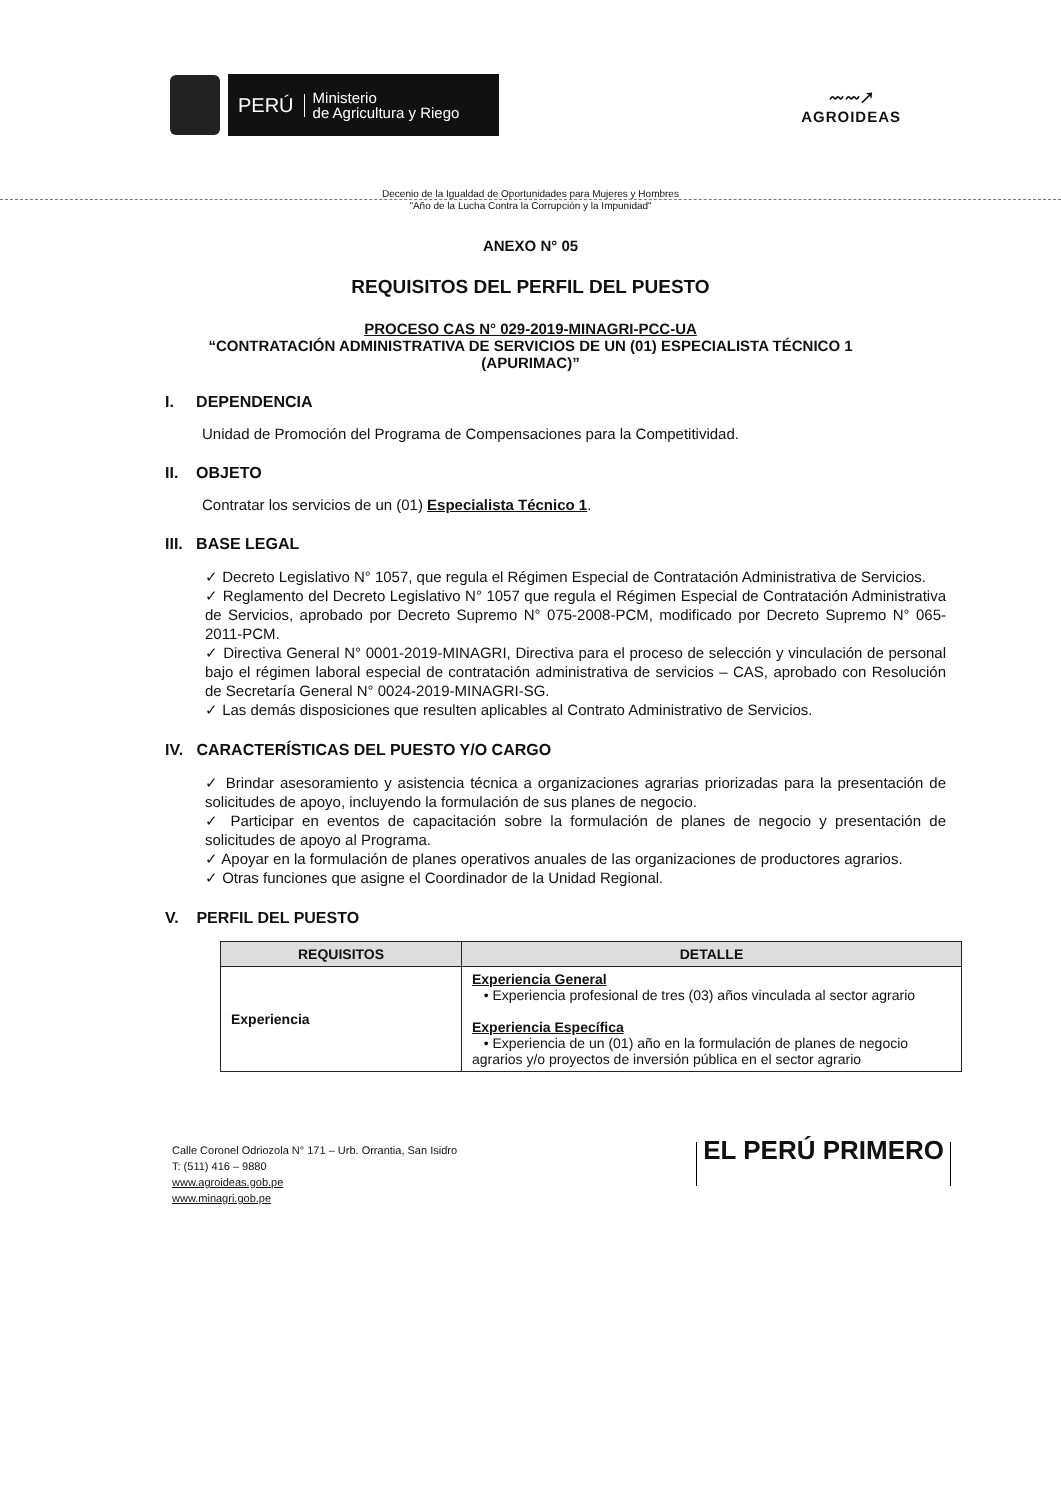PERÚ Ministerio
de Agricultura y Riego
〰〰↗
AGROIDEAS
Decenio de la Igualdad de Oportunidades para Mujeres y Hombres
"Año de la Lucha Contra la Corrupción y la Impunidad"
ANEXO N° 05
REQUISITOS DEL PERFIL DEL PUESTO
PROCESO CAS N° 029-2019-MINAGRI-PCC-UA
“CONTRATACIÓN ADMINISTRATIVA DE SERVICIOS DE UN (01) ESPECIALISTA TÉCNICO 1
(APURIMAC)”
I. DEPENDENCIA
Unidad de Promoción del Programa de Compensaciones para la Competitividad.
II. OBJETO
Contratar los servicios de un (01) Especialista Técnico 1.
III. BASE LEGAL
✓ Decreto Legislativo N° 1057, que regula el Régimen Especial de Contratación Administrativa de Servicios.
✓ Reglamento del Decreto Legislativo N° 1057 que regula el Régimen Especial de Contratación Administrativa de Servicios, aprobado por Decreto Supremo N° 075-2008-PCM, modificado por Decreto Supremo N° 065-2011-PCM.
✓ Directiva General N° 0001-2019-MINAGRI, Directiva para el proceso de selección y vinculación de personal bajo el régimen laboral especial de contratación administrativa de servicios – CAS, aprobado con Resolución de Secretaría General N° 0024-2019-MINAGRI-SG.
✓ Las demás disposiciones que resulten aplicables al Contrato Administrativo de Servicios.
IV. CARACTERÍSTICAS DEL PUESTO Y/O CARGO
✓ Brindar asesoramiento y asistencia técnica a organizaciones agrarias priorizadas para la presentación de solicitudes de apoyo, incluyendo la formulación de sus planes de negocio.
✓ Participar en eventos de capacitación sobre la formulación de planes de negocio y presentación de solicitudes de apoyo al Programa.
✓ Apoyar en la formulación de planes operativos anuales de las organizaciones de productores agrarios.
✓ Otras funciones que asigne el Coordinador de la Unidad Regional.
V. PERFIL DEL PUESTO
| REQUISITOS | DETALLE |
| --- | --- |
| Experiencia | Experiencia General • Experiencia profesional de tres (03) años vinculada al sector agrario Experiencia Específica • Experiencia de un (01) año en la formulación de planes de negocio agrarios y/o proyectos de inversión pública en el sector agrario |
Calle Coronel Odriozola N° 171 – Urb. Orrantia, San Isidro
T: (511) 416 – 9880
www.agroideas.gob.pe
www.minagri.gob.pe
EL PERÚ PRIMERO